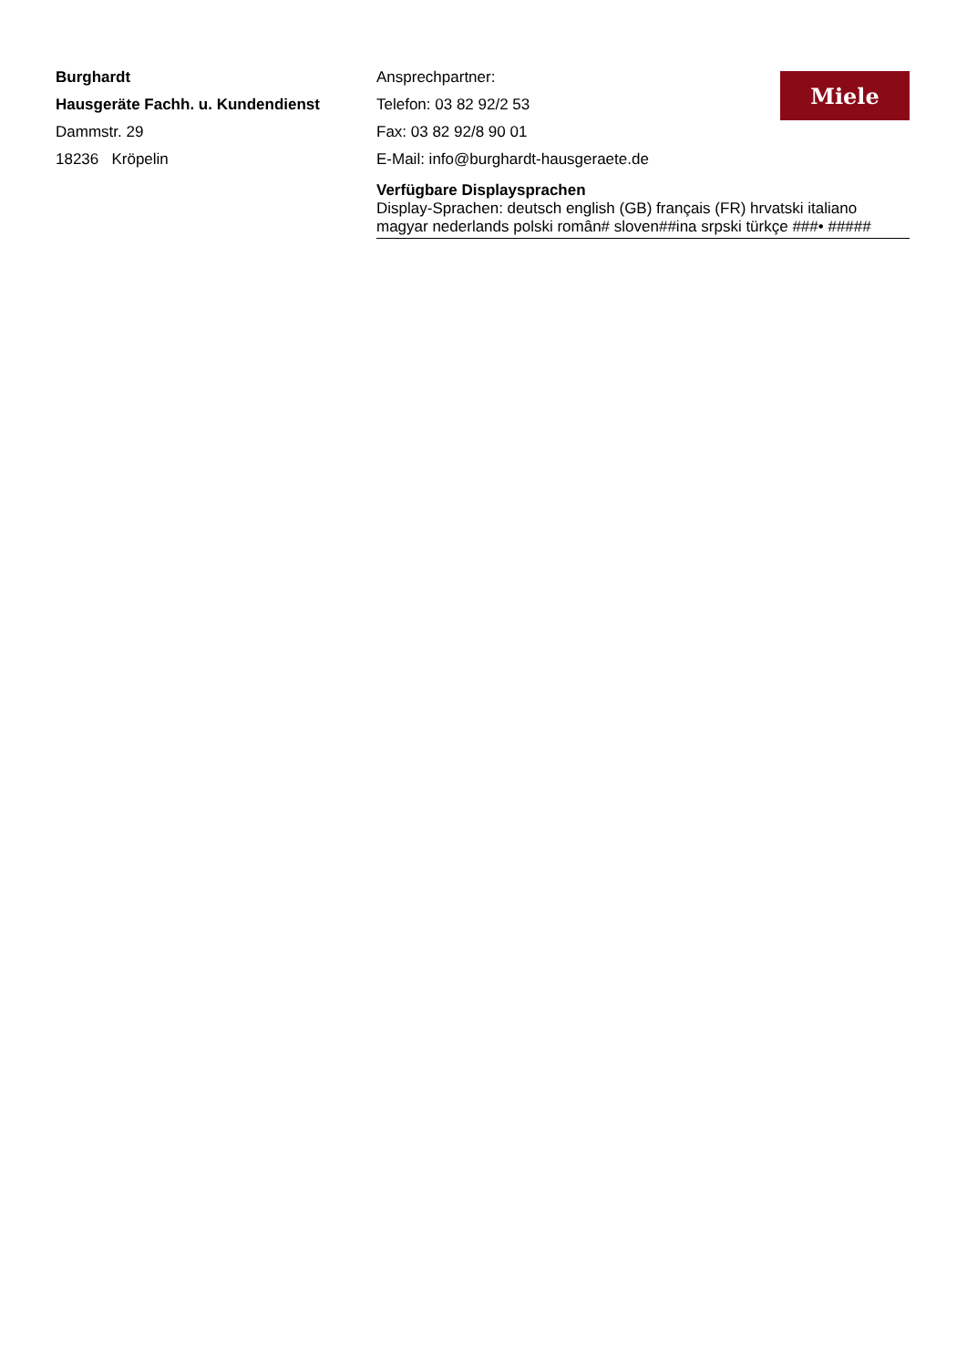Burghardt
Hausgeräte Fachh. u. Kundendienst
Dammstr. 29
18236 Kröpelin
Ansprechpartner:
Telefon: 03 82 92/2 53
Fax: 03 82 92/8 90 01
E-Mail: info@burghardt-hausgeraete.de
Verfügbare Displaysprachen
Display-Sprachen: deutsch english (GB) français (FR) hrvatski italiano magyar nederlands polski român# sloven##ina srpski türkçe ###• #####
Miele